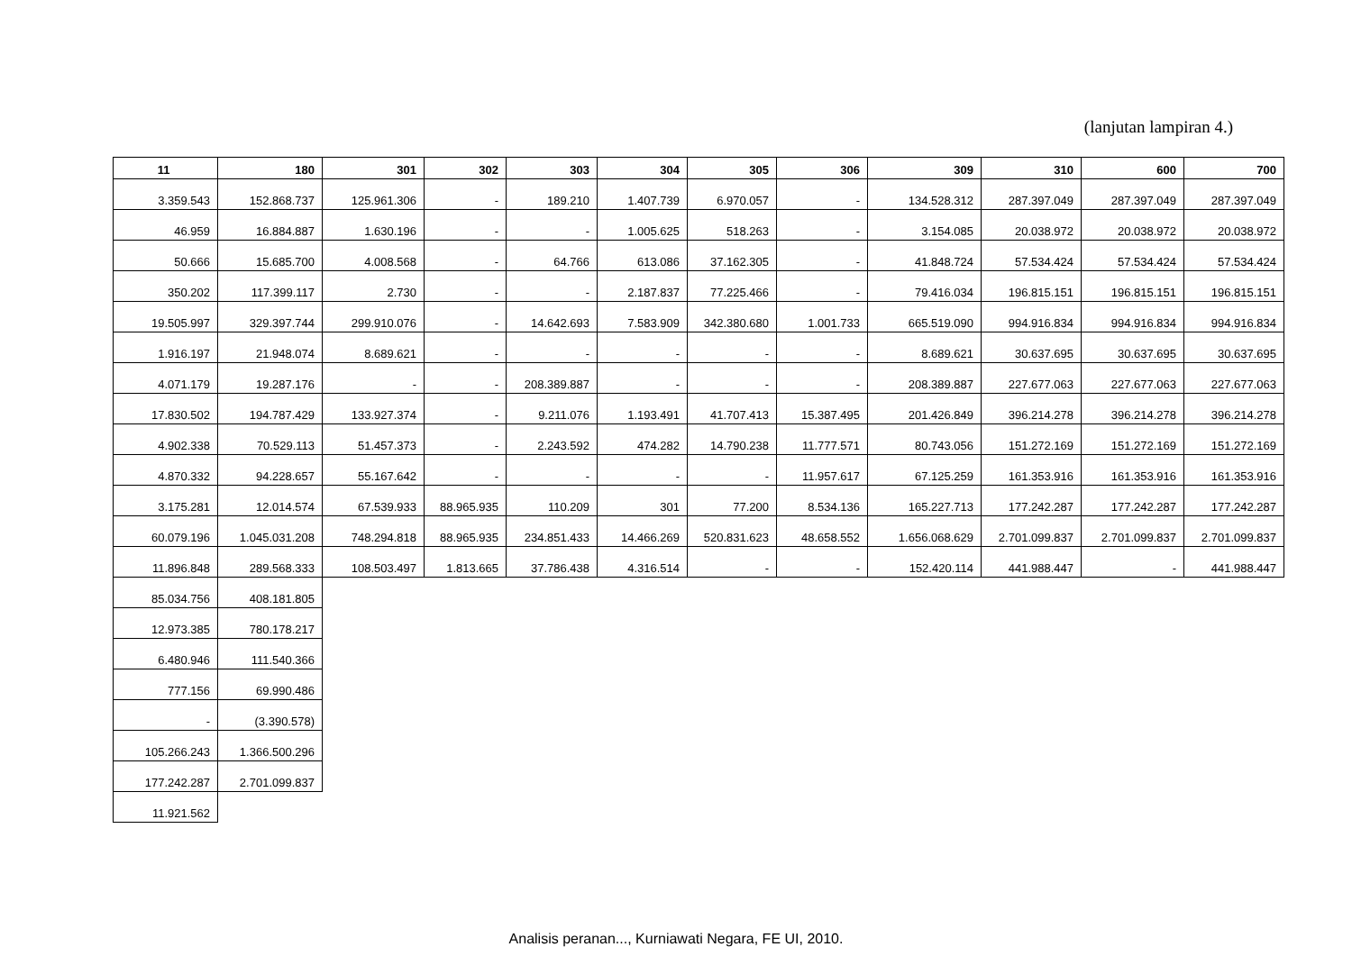(lanjutan lampiran 4.)
| 11 | 180 | 301 | 302 | 303 | 304 | 305 | 306 | 309 | 310 | 600 | 700 |
| --- | --- | --- | --- | --- | --- | --- | --- | --- | --- | --- | --- |
| 3.359.543 | 152.868.737 | 125.961.306 | - | 189.210 | 1.407.739 | 6.970.057 | - | 134.528.312 | 287.397.049 | 287.397.049 | 287.397.049 |
| 46.959 | 16.884.887 | 1.630.196 | - | - | 1.005.625 | 518.263 | - | 3.154.085 | 20.038.972 | 20.038.972 | 20.038.972 |
| 50.666 | 15.685.700 | 4.008.568 | - | 64.766 | 613.086 | 37.162.305 | - | 41.848.724 | 57.534.424 | 57.534.424 | 57.534.424 |
| 350.202 | 117.399.117 | 2.730 | - | - | 2.187.837 | 77.225.466 | - | 79.416.034 | 196.815.151 | 196.815.151 | 196.815.151 |
| 19.505.997 | 329.397.744 | 299.910.076 | - | 14.642.693 | 7.583.909 | 342.380.680 | 1.001.733 | 665.519.090 | 994.916.834 | 994.916.834 | 994.916.834 |
| 1.916.197 | 21.948.074 | 8.689.621 | - | - | - | - | - | 8.689.621 | 30.637.695 | 30.637.695 | 30.637.695 |
| 4.071.179 | 19.287.176 | - | - | 208.389.887 | - | - | - | 208.389.887 | 227.677.063 | 227.677.063 | 227.677.063 |
| 17.830.502 | 194.787.429 | 133.927.374 | - | 9.211.076 | 1.193.491 | 41.707.413 | 15.387.495 | 201.426.849 | 396.214.278 | 396.214.278 | 396.214.278 |
| 4.902.338 | 70.529.113 | 51.457.373 | - | 2.243.592 | 474.282 | 14.790.238 | 11.777.571 | 80.743.056 | 151.272.169 | 151.272.169 | 151.272.169 |
| 4.870.332 | 94.228.657 | 55.167.642 | - | - | - | - | 11.957.617 | 67.125.259 | 161.353.916 | 161.353.916 | 161.353.916 |
| 3.175.281 | 12.014.574 | 67.539.933 | 88.965.935 | 110.209 | 301 | 77.200 | 8.534.136 | 165.227.713 | 177.242.287 | 177.242.287 | 177.242.287 |
| 60.079.196 | 1.045.031.208 | 748.294.818 | 88.965.935 | 234.851.433 | 14.466.269 | 520.831.623 | 48.658.552 | 1.656.068.629 | 2.701.099.837 | 2.701.099.837 | 2.701.099.837 |
| 11.896.848 | 289.568.333 | 108.503.497 | 1.813.665 | 37.786.438 | 4.316.514 | - | - | 152.420.114 | 441.988.447 | - | 441.988.447 |
| 85.034.756 | 408.181.805 | | | | | | | | | | |
| 12.973.385 | 780.178.217 | | | | | | | | | | |
| 6.480.946 | 111.540.366 | | | | | | | | | | |
| 777.156 | 69.990.486 | | | | | | | | | | |
| - | (3.390.578) | | | | | | | | | | |
| 105.266.243 | 1.366.500.296 | | | | | | | | | | |
| 177.242.287 | 2.701.099.837 | | | | | | | | | | |
| 11.921.562 | | | | | | | | | | | |
Analisis peranan..., Kurniawati Negara, FE UI, 2010.